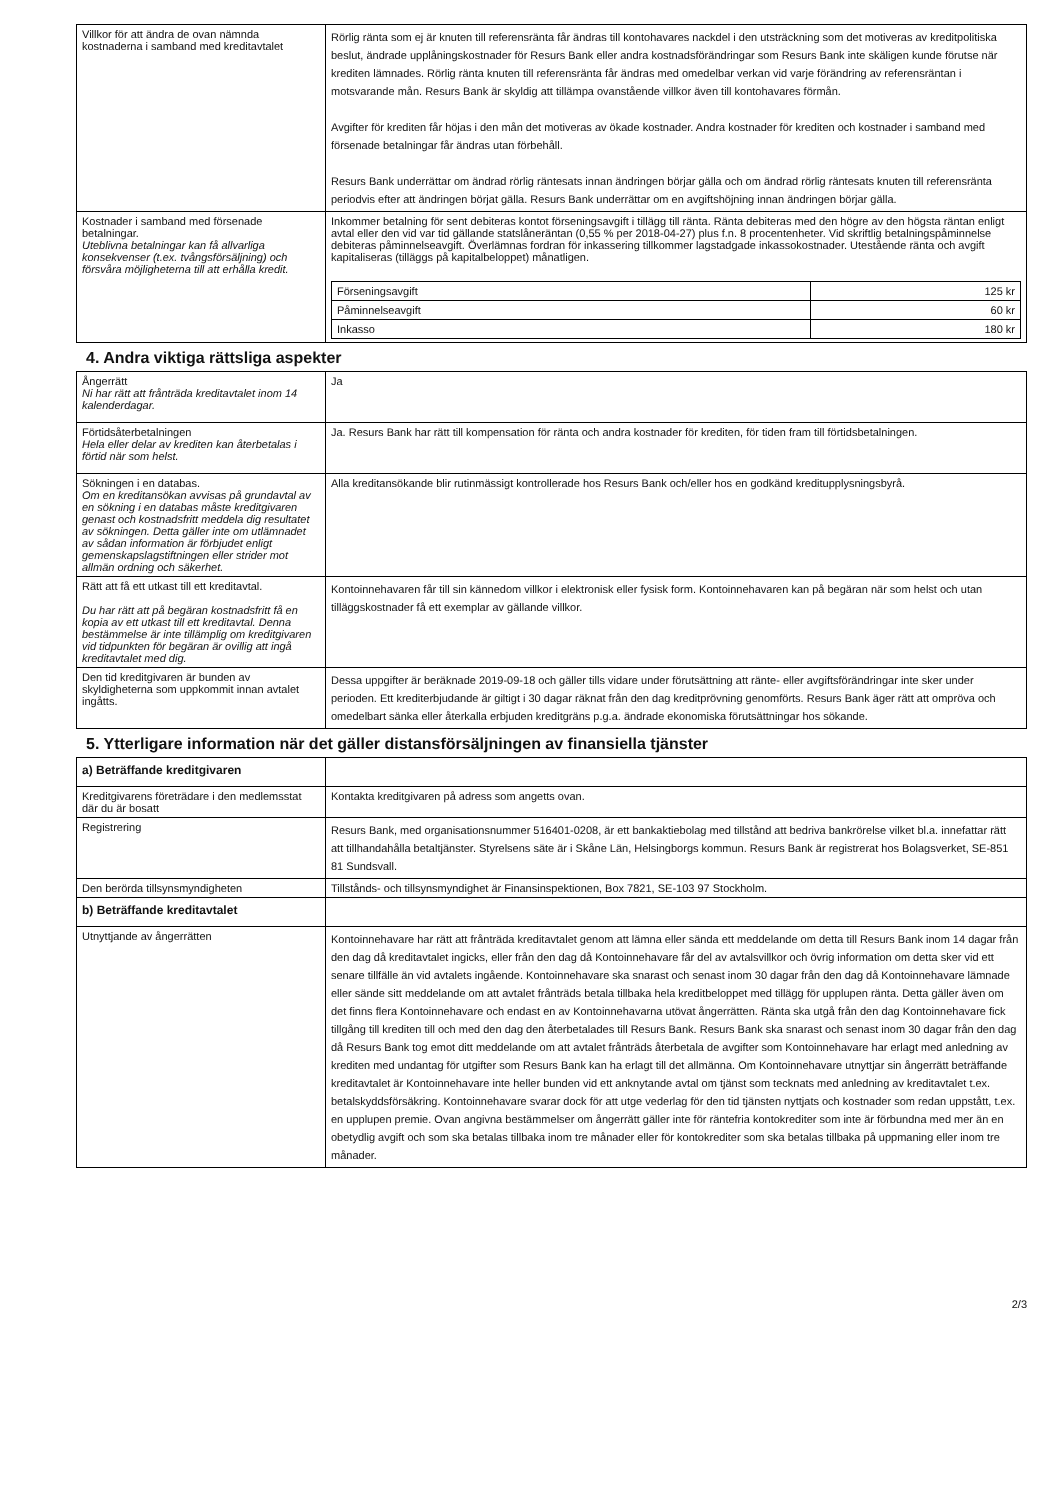| Villkor för att ändra de ovan nämnda kostnaderna i samband med kreditavtalet | Rörlig ränta som ej är knuten till referensränta får ändras till kontohavares nackdel i den utsträckning som det motiveras av kreditpolitiska beslut, ändrade upplåningskostnader för Resurs Bank eller andra kostnadsförändringar som Resurs Bank inte skäligen kunde förutse när krediten lämnades. Rörlig ränta knuten till referensränta får ändras med omedelbar verkan vid varje förändring av referensräntan i motsvarande mån. Resurs Bank är skyldig att tillämpa ovanstående villkor även till kontohavares förmån. Avgifter för krediten får höjas i den mån det motiveras av ökade kostnader. Andra kostnader för krediten och kostnader i samband med försenade betalningar får ändras utan förbehåll. Resurs Bank underrättar om ändrad rörlig räntesats innan ändringen börjar gälla och om ändrad rörlig räntesats knuten till referensränta periodvis efter att ändringen börjat gälla. Resurs Bank underrättar om en avgiftshöjning innan ändringen börjar gälla. |
| Kostnader i samband med försenade betalningar. Uteblivna betalningar kan få allvarliga konsekvenser (t.ex. tvångsförsäljning) och försvåra möjligheterna till att erhålla kredit. | Inkommer betalning för sent debiteras kontot förseningsavgift i tillägg till ränta. Ränta debiteras med den högre av den högsta räntan enligt avtal eller den vid var tid gällande statslåneräntan (0,55 % per 2018-04-27) plus f.n. 8 procentenheter. Vid skriftlig betalningspåminnelse debiteras påminnelseavgift. Överlämnas fordran för inkassering tillkommer lagstadgade inkassokostnader. Utestående ränta och avgift kapitaliseras (tilläggs på kapitalbeloppet) månatligen. / Förseningsavgift / 125 kr / / Påminnelseavgift / 60 kr / / Inkasso / 180 kr / |
4. Andra viktiga rättsliga aspekter
| Ångerrätt Ni har rätt att frånträda kreditavtalet inom 14 kalenderdagar. | Ja |
| Förtidsåterbetalningen Hela eller delar av krediten kan återbetalas i förtid när som helst. | Ja. Resurs Bank har rätt till kompensation för ränta och andra kostnader för krediten, för tiden fram till förtidsbetalningen. |
| Sökningen i en databas. Om en kreditansökan avvisas på grundavtal av en sökning i en databas måste kreditgivaren genast och kostnadsfritt meddela dig resultatet av sökningen. Detta gäller inte om utlämnadet av sådan information är förbjudet enligt gemenskapslagstiftningen eller strider mot allmän ordning och säkerhet. | Alla kreditansökande blir rutinmässigt kontrollerade hos Resurs Bank och/eller hos en godkänd kreditupplysningsbyrå. |
| Rätt att få ett utkast till ett kreditavtal. Du har rätt att på begäran kostnadsfritt få en kopia av ett utkast till ett kreditavtal. Denna bestämmelse är inte tillämplig om kreditgivaren vid tidpunkten för begäran är ovillig att ingå kreditavtalet med dig. | Kontoinnehavaren får till sin kännedom villkor i elektronisk eller fysisk form. Kontoinnehavaren kan på begäran när som helst och utan tilläggskostnader få ett exemplar av gällande villkor. |
| Den tid kreditgivaren är bunden av skyldigheterna som uppkommit innan avtalet ingåtts. | Dessa uppgifter är beräknade 2019-09-18 och gäller tills vidare under förutsättning att ränte- eller avgiftsförändringar inte sker under perioden. Ett krediterbjudande är giltigt i 30 dagar räknat från den dag kreditprövning genomförts. Resurs Bank äger rätt att ompröva och omedelbart sänka eller återkalla erbjuden kreditgräns p.g.a. ändrade ekonomiska förutsättningar hos sökande. |
5. Ytterligare information när det gäller distansförsäljningen av finansiella tjänster
| a) Beträffande kreditgivaren | |
| Kreditgivarens företrädare i den medlemsstat där du är bosatt | Kontakta kreditgivaren på adress som angetts ovan. |
| Registrering | Resurs Bank, med organisationsnummer 516401-0208, är ett bankaktiebolag med tillstånd att bedriva bankrörelse vilket bl.a. innefattar rätt att tillhandahålla betaltjänster. Styrelsens säte är i Skåne Län, Helsingborgs kommun. Resurs Bank är registrerat hos Bolagsverket, SE-851 81 Sundsvall. |
| Den berörda tillsynsmyndigheten | Tillstånds- och tillsynsmyndighet är Finansinspektionen, Box 7821, SE-103 97 Stockholm. |
| b) Beträffande kreditavtalet | |
| Utnyttjande av ångerrätten | Kontoinnehavare har rätt att frånträda kreditavtalet genom att lämna eller sända ett meddelande om detta till Resurs Bank inom 14 dagar från den dag då kreditavtalet ingicks, eller från den dag då Kontoinnehavare får del av avtalsvillkor och övrig information om detta sker vid ett senare tillfälle än vid avtalets ingående. Kontoinnehavare ska snarast och senast inom 30 dagar från den dag då Kontoinnehavare lämnade eller sände sitt meddelande om att avtalet frånträds betala tillbaka hela kreditbeloppet med tillägg för upplupen ränta. Detta gäller även om det finns flera Kontoinnehavare och endast en av Kontoinnehavarna utövat ångerrätten. Ränta ska utgå från den dag Kontoinnehavare fick tillgång till krediten till och med den dag den återbetalades till Resurs Bank. Resurs Bank ska snarast och senast inom 30 dagar från den dag då Resurs Bank tog emot ditt meddelande om att avtalet frånträds återbetala de avgifter som Kontoinnehavare har erlagt med anledning av krediten med undantag för utgifter som Resurs Bank kan ha erlagt till det allmänna. Om Kontoinnehavare utnyttjar sin ångerrätt beträffande kreditavtalet är Kontoinnehavare inte heller bunden vid ett anknytande avtal om tjänst som tecknats med anledning av kreditavtalet t.ex. betalskyddsförsäkring. Kontoinnehavare svarar dock för att utge vederlag för den tid tjänsten nyttjats och kostnader som redan uppstått, t.ex. en upplupen premie. Ovan angivna bestämmelser om ångerrätt gäller inte för räntefria kontokrediter som inte är förbundna med mer än en obetydlig avgift och som ska betalas tillbaka inom tre månader eller för kontokrediter som ska betalas tillbaka på uppmaning eller inom tre månader. |
2/3